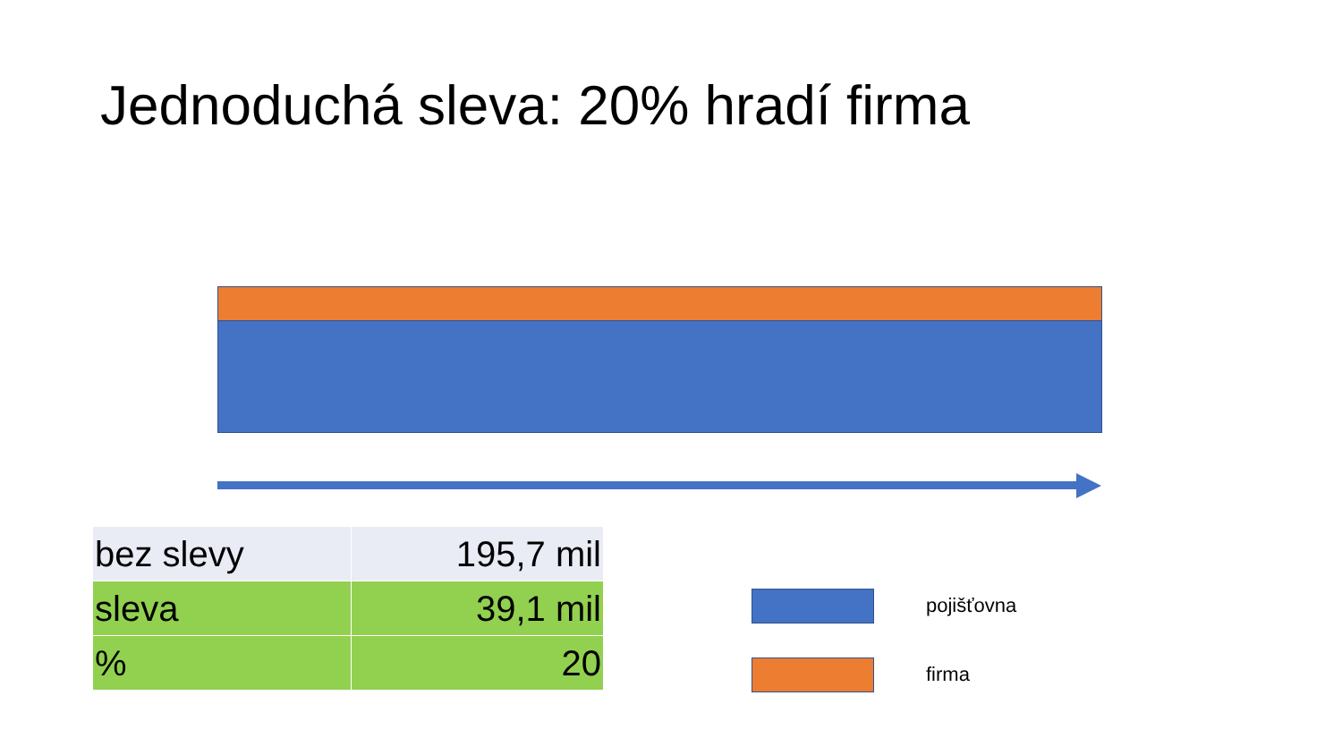Jednoduchá sleva: 20% hradí firma
| bez slevy | 195,7 mil |
| sleva | 39,1 mil |
| % | 20 |
pojišťovna
firma